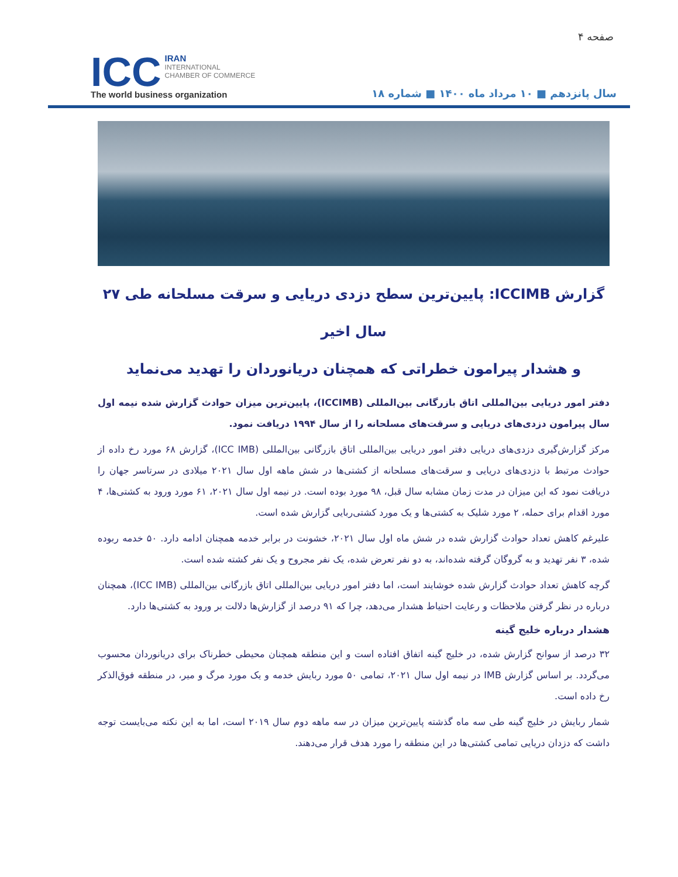صفحه ۴
ICC IRAN
INTERNATIONAL
CHAMBER OF COMMERCE
The world business organization
سال پانزدهم ■ ۱۰ مرداد ماه ۱۴۰۰ ■ شماره ۱۸
گزارش ICCIMB: پایین‌ترین سطح دزدی دریایی و سرقت مسلحانه طی ۲۷ سال اخیر
و هشدار پیرامون خطراتی که همچنان دریانوردان را تهدید می‌نماید
دفتر امور دریایی بین‌المللی اتاق بازرگانی بین‌المللی (ICCIMB)، پایین‌ترین میزان حوادث گزارش شده نیمه اول سال پیرامون دزدی‌های دریایی و سرقت‌های مسلحانه را از سال ۱۹۹۴ دریافت نمود.
مرکز گزارش‌گیری دزدی‌های دریایی دفتر امور دریایی بین‌المللی اتاق بازرگانی بین‌المللی (ICC IMB)، گزارش ۶۸ مورد رخ داده از حوادث مرتبط با دزدی‌های دریایی و سرقت‌های مسلحانه از کشتی‌ها در شش ماهه اول سال ۲۰۲۱ میلادی در سرتاسر جهان را دریافت نمود که این میزان در مدت زمان مشابه سال قبل، ۹۸ مورد بوده است. در نیمه اول سال ۲۰۲۱، ۶۱ مورد ورود به کشتی‌ها، ۴ مورد اقدام برای حمله، ۲ مورد شلیک به کشتی‌ها و یک مورد کشتی‌ربایی گزارش شده است.
علیرغم کاهش تعداد حوادث گزارش شده در شش ماه اول سال ۲۰۲۱، خشونت در برابر خدمه همچنان ادامه دارد. ۵۰ خدمه ربوده شده، ۳ نفر تهدید و به گروگان گرفته شده‌اند، به دو نفر تعرض شده، یک نفر مجروح و یک نفر کشته شده است.
گرچه کاهش تعداد حوادث گزارش شده خوشایند است، اما دفتر امور دریایی بین‌المللی اتاق بازرگانی بین‌المللی (ICC IMB)، همچنان درباره در نظر گرفتن ملاحظات و رعایت احتیاط هشدار می‌دهد، چرا که ۹۱ درصد از گزارش‌ها دلالت بر ورود به کشتی‌ها دارد.
هشدار درباره خلیج گینه
۳۲ درصد از سوانح گزارش شده، در خلیج گینه اتفاق افتاده است و این منطقه همچنان محیطی خطرناک برای دریانوردان محسوب می‌گردد. بر اساس گزارش IMB در نیمه اول سال ۲۰۲۱، تمامی ۵۰ مورد ربایش خدمه و یک مورد مرگ و میر، در منطقه فوق‌الذکر رخ داده است.
شمار ربایش در خلیج گینه طی سه ماه گذشته پایین‌ترین میزان در سه ماهه دوم سال ۲۰۱۹ است، اما به این نکته می‌بایست توجه داشت که دزدان دریایی تمامی کشتی‌ها در این منطقه را مورد هدف قرار می‌دهند.